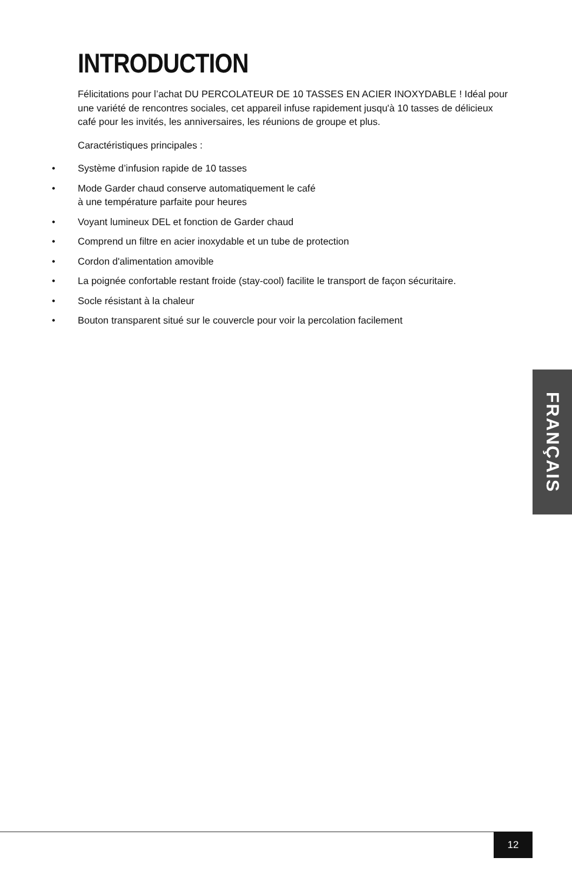INTRODUCTION
Félicitations pour l’achat DU PERCOLATEUR DE 10 TASSES EN ACIER INOXYDABLE ! Idéal pour une variété de rencontres sociales, cet appareil infuse rapidement jusqu'à 10 tasses de délicieux café pour les invités, les anniversaires, les réunions de groupe et plus.
Caractéristiques principales :
• Système d’infusion rapide de 10 tasses
• Mode Garder chaud conserve automatiquement le café
à une température parfaite pour heures
• Voyant lumineux DEL et fonction de Garder chaud
• Comprend un filtre en acier inoxydable et un tube de protection
• Cordon d'alimentation amovible
• La poignée confortable restant froide (stay-cool) facilite le transport de façon sécuritaire.
• Socle résistant à la chaleur
• Bouton transparent situé sur le couvercle pour voir la percolation facilement
FRANÇAIS
12